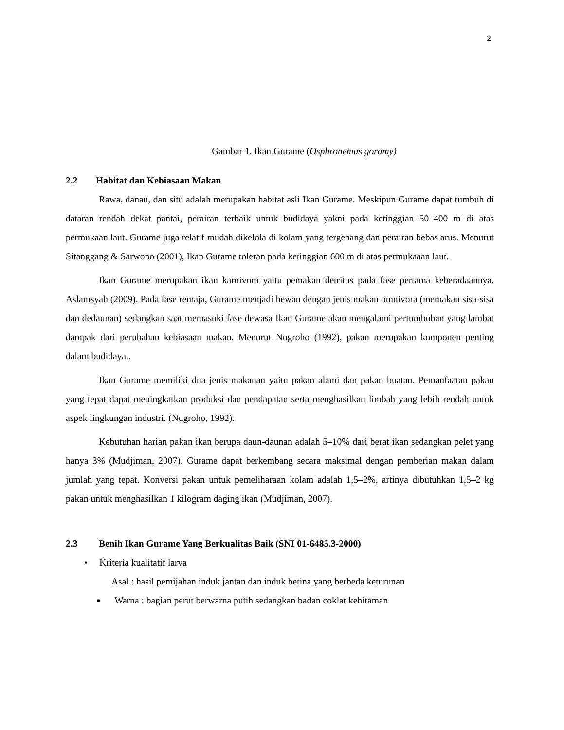2
Gambar 1. Ikan Gurame (Osphronemus goramy)
2.2 Habitat dan Kebiasaan Makan
Rawa, danau, dan situ adalah merupakan habitat asli Ikan Gurame. Meskipun Gurame dapat tumbuh di dataran rendah dekat pantai, perairan terbaik untuk budidaya yakni pada ketinggian 50–400 m di atas permukaan laut. Gurame juga relatif mudah dikelola di kolam yang tergenang dan perairan bebas arus. Menurut Sitanggang & Sarwono (2001), Ikan Gurame toleran pada ketinggian 600 m di atas permukaaan laut.
Ikan Gurame merupakan ikan karnivora yaitu pemakan detritus pada fase pertama keberadaannya. Aslamsyah (2009). Pada fase remaja, Gurame menjadi hewan dengan jenis makan omnivora (memakan sisa-sisa dan dedaunan) sedangkan saat memasuki fase dewasa Ikan Gurame akan mengalami pertumbuhan yang lambat dampak dari perubahan kebiasaan makan. Menurut Nugroho (1992), pakan merupakan komponen penting dalam budidaya..
Ikan Gurame memiliki dua jenis makanan yaitu pakan alami dan pakan buatan. Pemanfaatan pakan yang tepat dapat meningkatkan produksi dan pendapatan serta menghasilkan limbah yang lebih rendah untuk aspek lingkungan industri. (Nugroho, 1992).
Kebutuhan harian pakan ikan berupa daun-daunan adalah 5–10% dari berat ikan sedangkan pelet yang hanya 3% (Mudjiman, 2007). Gurame dapat berkembang secara maksimal dengan pemberian makan dalam jumlah yang tepat. Konversi pakan untuk pemeliharaan kolam adalah 1,5–2%, artinya dibutuhkan 1,5–2 kg pakan untuk menghasilkan 1 kilogram daging ikan (Mudjiman, 2007).
2.3 Benih Ikan Gurame Yang Berkualitas Baik (SNI 01-6485.3-2000)
• Kriteria kualitatif larva
Asal : hasil pemijahan induk jantan dan induk betina yang berbeda keturunan
▪ Warna : bagian perut berwarna putih sedangkan badan coklat kehitaman